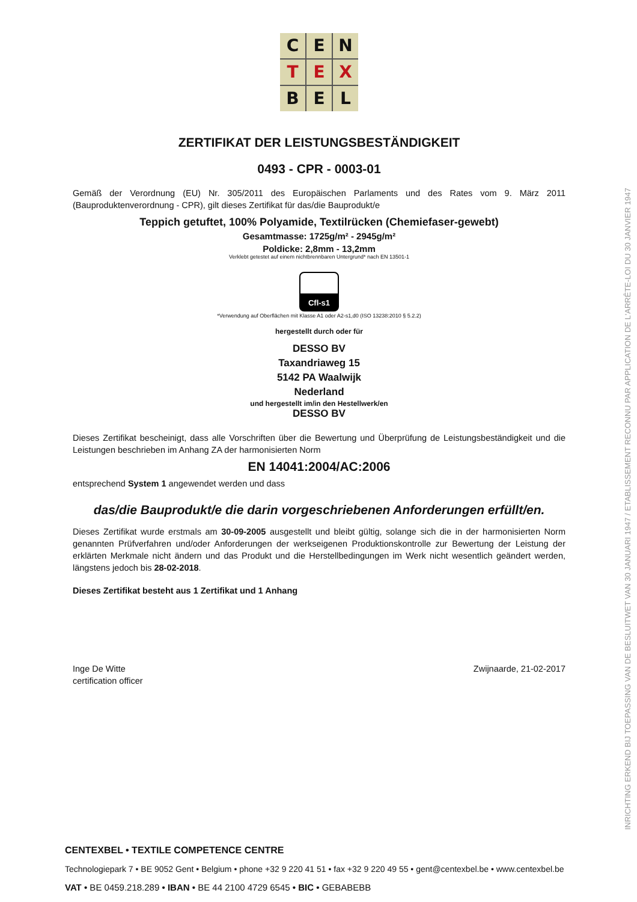C
E
N
T
E
X
B
E
L
ZERTIFIKAT DER LEISTUNGSBESTÄNDIGKEIT
0493 - CPR - 0003-01
Gemäß der Verordnung (EU) Nr. 305/2011 des Europäischen Parlaments und des Rates vom 9. März 2011 (Bauproduktenverordnung - CPR), gilt dieses Zertifikat für das/die Bauprodukt/e
Teppich getuftet, 100% Polyamide, Textilrücken (Chemiefaser-gewebt)
Gesamtmasse: 1725g/m² - 2945g/m²
Poldicke: 2,8mm - 13,2mm
Verklebt getestet auf einem nichtbrennbaren Untergrund* nach EN 13501-1
Cfl-s1
*Verwendung auf Oberflächen mit Klasse A1 oder A2-s1,d0 (ISO 13238:2010 § 5.2.2)
hergestellt durch oder für
DESSO BV
Taxandriaweg 15
5142 PA Waalwijk
Nederland
und hergestellt im/in den Hestellwerk/en
DESSO BV
Dieses Zertifikat bescheinigt, dass alle Vorschriften über die Bewertung und Überprüfung de Leistungsbeständigkeit und die Leistungen beschrieben im Anhang ZA der harmonisierten Norm
EN 14041:2004/AC:2006
entsprechend System 1 angewendet werden und dass
das/die Bauprodukt/e die darin vorgeschriebenen Anforderungen erfüllt/en.
Dieses Zertifikat wurde erstmals am 30-09-2005 ausgestellt und bleibt gültig, solange sich die in der harmonisierten Norm genannten Prüfverfahren und/oder Anforderungen der werkseigenen Produktionskontrolle zur Bewertung der Leistung der erklärten Merkmale nicht ändern und das Produkt und die Herstellbedingungen im Werk nicht wesentlich geändert werden, längstens jedoch bis 28-02-2018.
Dieses Zertifikat besteht aus 1 Zertifikat und 1 Anhang
Inge De Witte
certification officer
Zwijnaarde, 21-02-2017
INRICHTING ERKEND BIJ TOEPASSING VAN DE BESLUITWET VAN 30 JANUARI 1947 / ETABLISSEMENT RECONNU PAR APPLICATION DE L'ARRÊTE-LOI DU 30 JANVIER 1947
CENTEXBEL • TEXTILE COMPETENCE CENTRE
Technologiepark 7 • BE 9052 Gent • Belgium • phone +32 9 220 41 51 • fax +32 9 220 49 55 • gent@centexbel.be • www.centexbel.be
VAT • BE 0459.218.289 • IBAN • BE 44 2100 4729 6545 • BIC • GEBABEBB